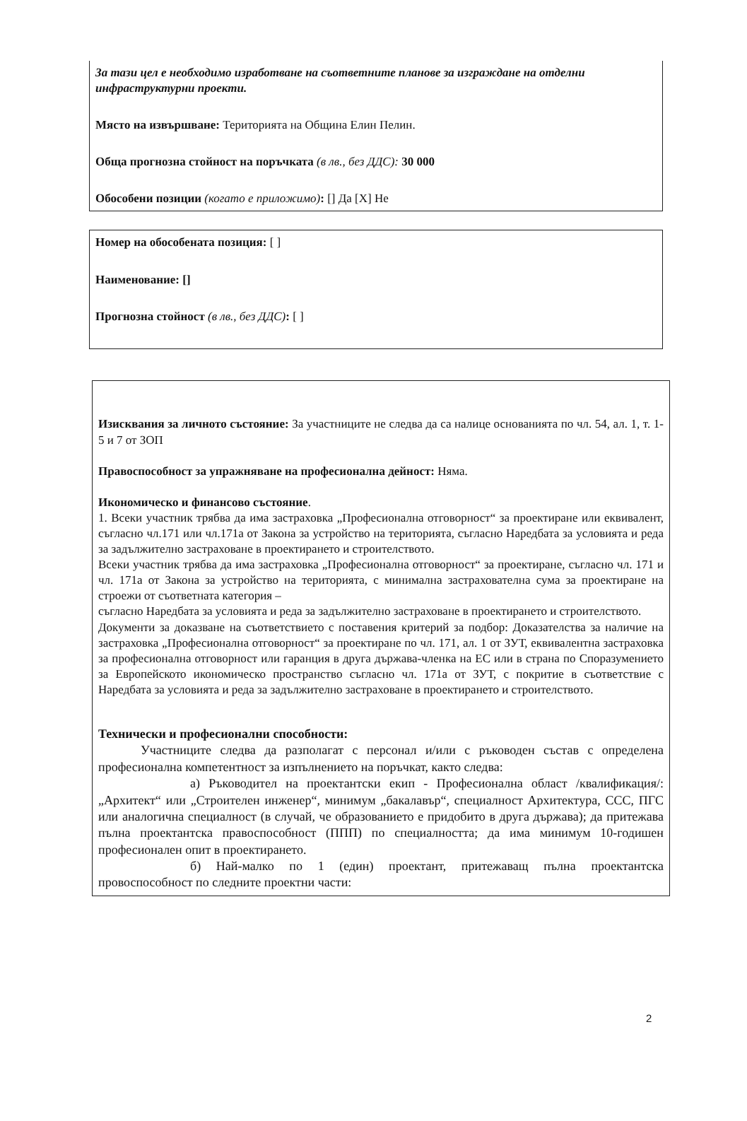За тази цел е необходимо изработване на съответните планове за изграждане на отделни инфраструктурни проекти.
Място на извършване: Територията на Община Елин Пелин.
Обща прогнозна стойност на поръчката (в лв., без ДДС): 30 000
Обособени позиции (когато е приложимо): [] Да [X] Не
Номер на обособената позиция: [ ]
Наименование: []
Прогнозна стойност (в лв., без ДДС): [ ]
Изисквания за личното състояние: За участниците не следва да са налице основанията по чл. 54, ал. 1, т. 1-5 и 7 от ЗОП
Правоспособност за упражняване на професионална дейност: Няма.
Икономическо и финансово състояние.
1. Всеки участник трябва да има застраховка „Професионална отговорност“ за проектиране или еквивалент, съгласно чл.171 или чл.171а от Закона за устройство на територията, съгласно Наредбата за условията и реда за задължително застраховане в проектирането и строителството.
Всеки участник трябва да има застраховка „Професионална отговорност“ за проектиране, съгласно чл. 171 и чл. 171а от Закона за устройство на територията, с минимална застрахователна сума за проектиране на строежи от съответната категория –
съгласно Наредбата за условията и реда за задължително застраховане в проектирането и строителството.
Документи за доказване на съответствието с поставения критерий за подбор: Доказателства за наличие на застраховка „Професионална отговорност“ за проектиране по чл. 171, ал. 1 от ЗУТ, еквивалентна застраховка за професионална отговорност или гаранция в друга държава-членка на ЕС или в страна по Споразумението за Европейското икономическо пространство съгласно чл. 171а от ЗУТ, с покритие в съответствие с Наредбата за условията и реда за задължително застраховане в проектирането и строителството.
Технически и професионални способности:
Участниците следва да разполагат с персонал и/или с ръководен състав с определена професионална компетентност за изпълнението на поръчкат, както следва:
а) Ръководител на проектантски екип - Професионална област /квалификация/: „Архитект“ или „Строителен инженер“, минимум „бакалавър“, специалност Архитектура, ССС, ПГС или аналогична специалност (в случай, че образованието е придобито в друга държава); да притежава пълна проектантска правоспособност (ППП) по специалността; да има минимум 10-годишен професионален опит в проектирането.
б) Най-малко по 1 (един) проектант, притежаващ пълна проектантска провоспособност по следните проектни части:
2